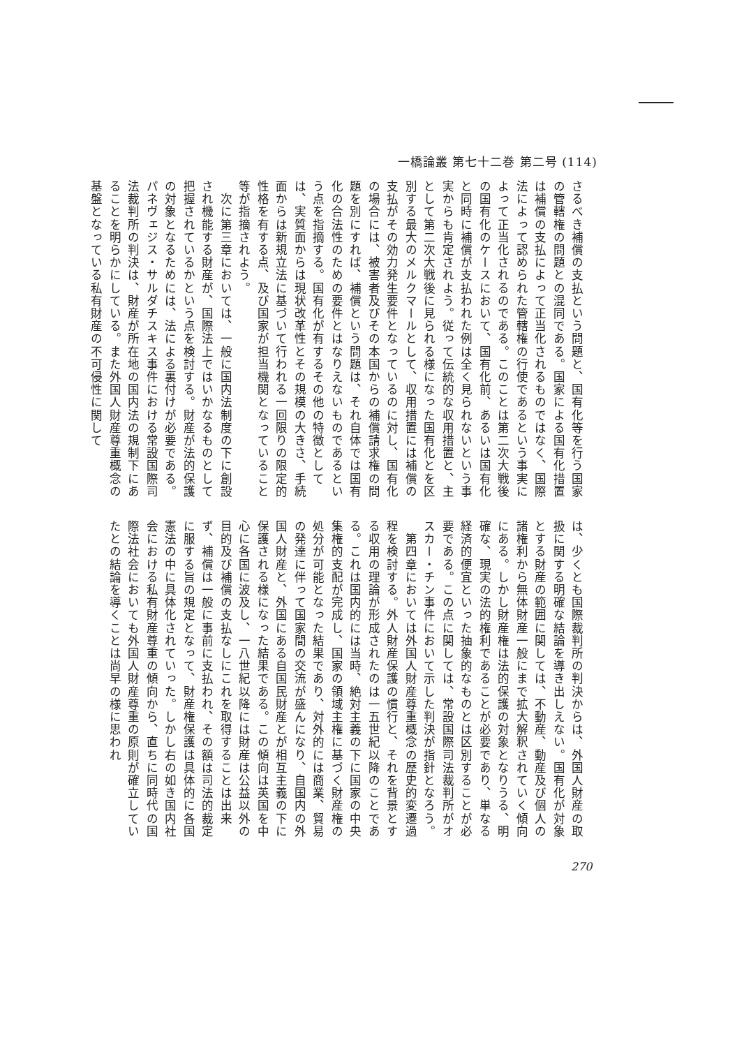一橋論叢 第七十二巻 第二号 (114)
さるべき補償の支払という問題と、国有化等を行う国家の管轄権の問題との混同である。国家による国有化措置は補償の支払によって正当化されるものではなく、国際法によって認められた管轄権の行使であるという事実によって正当化されるのである。このことは第二次大戦後の国有化のケースにおいて、国有化前、あるいは国有化と同時に補償が支払われた例は全く見られないという事実からも肯定されよう。従って伝統的な収用措置と、主として第二次大戦後に見られる様になった国有化とを区別する最大のメルクマールとして、収用措置には補償の支払がその効力発生要件となっているのに対し、国有化の場合には、被害者及びその本国からの補償請求権の問題を別にすれば、補償という問題は、それ自体では国有化の合法性のための要件とはなりえないものであるという点を指摘する。国有化が有するその他の特徴としては、実質面からは現状改革性とその規模の大きさ、手続面からは新規立法に基づいて行われる一回限りの限定的性格を有する点、及び国家が担当機関となっていること等が指摘されよう。
　次に第三章においては、一般に国内法制度の下に創設され機能する財産が、国際法上ではいかなるものとして把握されているかという点を検討する。財産が法的保護の対象となるためには、法による裏付けが必要である。パネヴェジス・サルダチスキス事件における常設国際司法裁判所の判決は、財産が所在地の国内法の規制下にあることを明らかにしている。また外国人財産尊重概念の基盤となっている私有財産の不可侵性に関して
は、少くとも国際裁判所の判決からは、外国人財産の取扱に関する明確な結論を導き出しえない。国有化が対象とする財産の範囲に関しては、不動産、動産及び個人の諸権利から無体財産一般にまで拡大解釈されていく傾向にある。しかし財産権は法的保護の対象となりうる、明確な、現実の法的権利であることが必要であり、単なる経済的便宜といった抽象的なものとは区別することが必要である。この点に関しては、常設国際司法裁判所がオスカー・チン事件において示した判決が指針となろう。
　第四章においては外国人財産尊重概念の歴史的変遷過程を検討する。外人財産保護の慣行と、それを背景とする収用の理論が形成されたのは一五世紀以降のことである。これは国内的には当時、絶対主義の下に国家の中央集権的支配が完成し、国家の領域主権に基づく財産権の処分が可能となった結果であり、対外的には商業、貿易の発達に伴って国家間の交流が盛んになり、自国内の外国人財産と、外国にある自国民財産とが相互主義の下に保護される様になった結果である。この傾向は英国を中心に各国に波及し、一八世紀以降には財産は公益以外の目的及び補償の支払なしにこれを取得することは出来ず、補償は一般に事前に支払われ、その額は司法的裁定に服する旨の規定となって、財産権保護は具体的に各国憲法の中に具体化されていった。しかし右の如き国内社会における私有財産尊重の傾向から、直ちに同時代の国際法社会においても外国人財産尊重の原則が確立していたとの結論を導くことは尚早の様に思われ
270